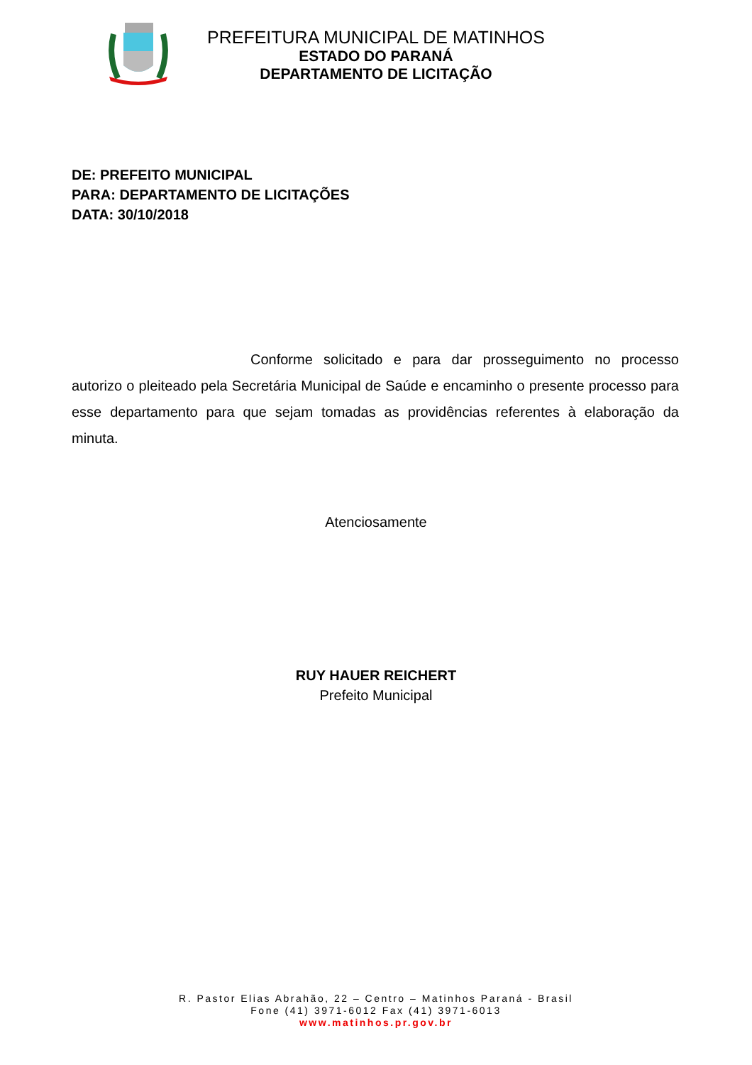PREFEITURA MUNICIPAL DE MATINHOS
ESTADO DO PARANÁ
DEPARTAMENTO DE LICITAÇÃO
DE: PREFEITO MUNICIPAL
PARA: DEPARTAMENTO DE LICITAÇÕES
DATA: 30/10/2018
Conforme solicitado e para dar prosseguimento no processo autorizo o pleiteado pela Secretária Municipal de Saúde e encaminho o presente processo para esse departamento para que sejam tomadas as providências referentes à elaboração da minuta.
Atenciosamente
RUY HAUER REICHERT
Prefeito Municipal
R. Pastor Elias Abrahão, 22 – Centro – Matinhos Paraná - Brasil
Fone (41) 3971-6012 Fax (41) 3971-6013
www.matinhos.pr.gov.br